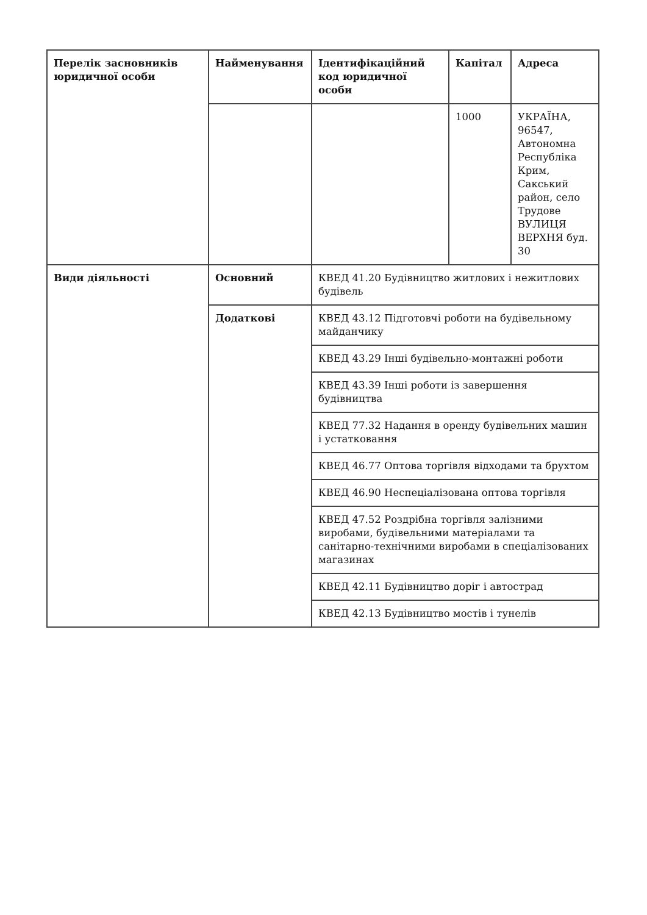| Перелік засновників юридичної особи | Найменування | Ідентифікаційний код юридичної особи | Капітал | Адреса |
| --- | --- | --- | --- | --- |
| | | | 1000 | УКРАЇНА, 96547, Автономна Республіка Крим, Сакський район, село Трудове ВУЛИЦЯ ВЕРХНЯ буд. 30 |
| Види діяльності | Основний | КВЕД 41.20 Будівництво житлових і нежитлових будівель | | |
| | Додаткові | КВЕД 43.12 Підготовчі роботи на будівельному майданчику | | |
| | | КВЕД 43.29 Інші будівельно-монтажні роботи | | |
| | | КВЕД 43.39 Інші роботи із завершення будівництва | | |
| | | КВЕД 77.32 Надання в оренду будівельних машин і устатковання | | |
| | | КВЕД 46.77 Оптова торгівля відходами та брухтом | | |
| | | КВЕД 46.90 Неспеціалізована оптова торгівля | | |
| | | КВЕД 47.52 Роздрібна торгівля залізними виробами, будівельними матеріалами та санітарно-технічними виробами в спеціалізованих магазинах | | |
| | | КВЕД 42.11 Будівництво доріг і автострад | | |
| | | КВЕД 42.13 Будівництво мостів і тунелів | | |